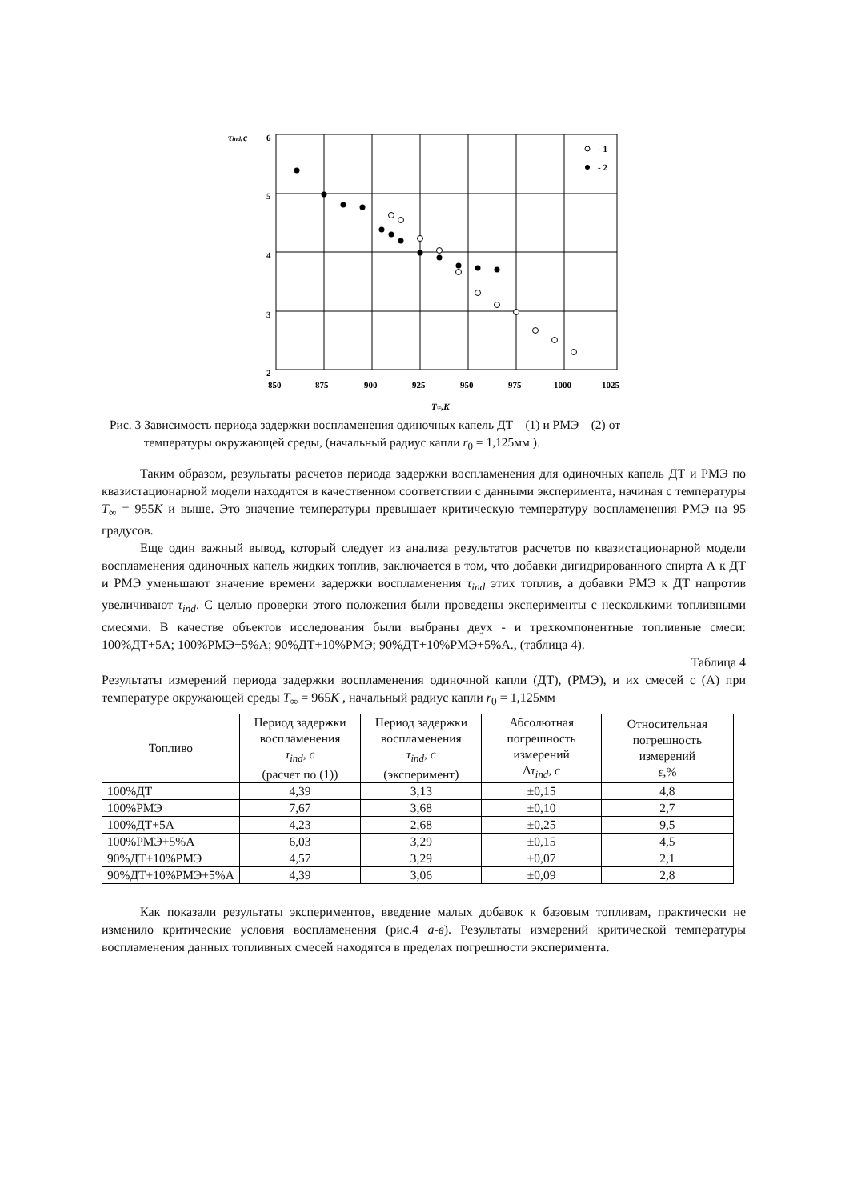τind,c
6
5
4
3
2
850
875
900
925
950
975
1000
1025
T∞,K
- 1
- 2
Рис. 3 Зависимость периода задержки воспламенения одиночных капель ДТ – (1) и РМЭ – (2) от
температуры окружающей среды, (начальный радиус капли r<sub>0</sub> = 1,125мм ).
Таким образом, результаты расчетов периода задержки воспламенения для одиночных капель ДТ и РМЭ по квазистационарной модели находятся в качественном соответствии с данными эксперимента, начиная с температуры T<sub>∞</sub> = 955K и выше. Это значение температуры превышает критическую температуру воспламенения РМЭ на 95 градусов.
Еще один важный вывод, который следует из анализа результатов расчетов по квазистационарной модели воспламенения одиночных капель жидких топлив, заключается в том, что добавки дигидрированного спирта А к ДТ и РМЭ уменьшают значение времени задержки воспламенения τ<sub>ind</sub> этих топлив, а добавки РМЭ к ДТ напротив увеличивают τ<sub>ind</sub>. С целью проверки этого положения были проведены эксперименты с несколькими топливными смесями. В качестве объектов исследования были выбраны двух - и трехкомпонентные топливные смеси: 100%ДТ+5А; 100%РМЭ+5%А; 90%ДТ+10%РМЭ; 90%ДТ+10%РМЭ+5%А., (таблица 4).
Таблица 4
Результаты измерений периода задержки воспламенения одиночной капли (ДТ), (РМЭ), и их смесей с (А) при температуре окружающей среды T<sub>∞</sub> = 965K , начальный радиус капли r<sub>0</sub> = 1,125мм
| Топливо | Период задержки воспламенения τ<sub>ind</sub> , c (расчет по (1)) | Период задержки воспламенения τ<sub>ind</sub> , c (эксперимент) | Абсолютная погрешность измерений Δ τ<sub>ind</sub> , c | Относительная погрешность измерений ε ,% |
| --- | --- | --- | --- | --- |
| 100%ДТ | 4,39 | 3,13 | ±0,15 | 4,8 |
| 100%РМЭ | 7,67 | 3,68 | ±0,10 | 2,7 |
| 100%ДТ+5А | 4,23 | 2,68 | ±0,25 | 9,5 |
| 100%РМЭ+5%А | 6,03 | 3,29 | ±0,15 | 4,5 |
| 90%ДТ+10%РМЭ | 4,57 | 3,29 | ±0,07 | 2,1 |
| 90%ДТ+10%РМЭ+5%А | 4,39 | 3,06 | ±0,09 | 2,8 |
Как показали результаты экспериментов, введение малых добавок к базовым топливам, практически не изменило критические условия воспламенения (рис.4 а-в). Результаты измерений критической температуры воспламенения данных топливных смесей находятся в пределах погрешности эксперимента.